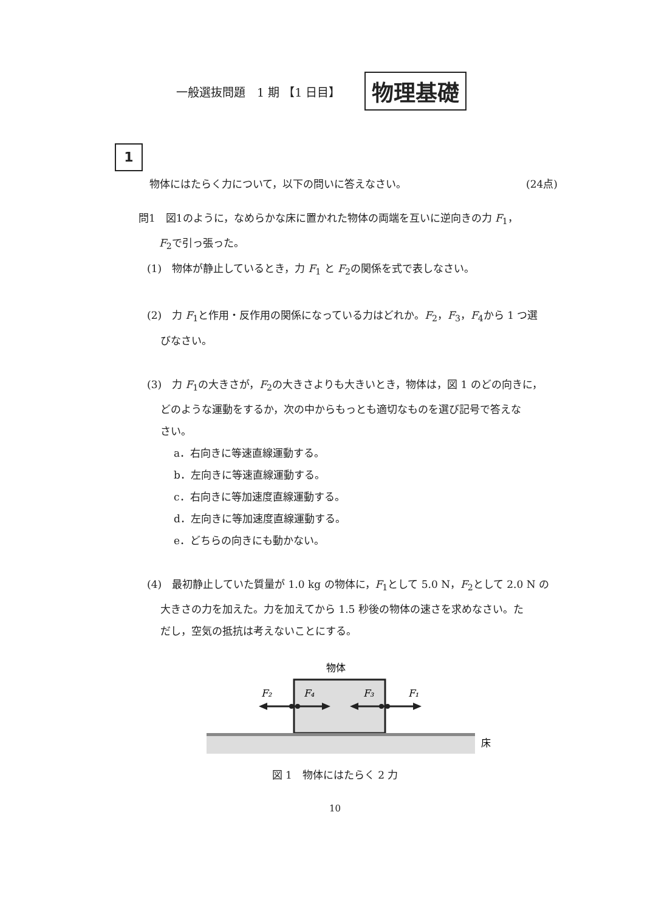一般選抜問題　1 期 【1 日目】 物理基礎
1
物体にはたらく力について，以下の問いに答えなさい。 (24点)
問1　図1のように，なめらかな床に置かれた物体の両端を互いに逆向きの力 F<sub>1</sub>，
F<sub>2</sub>で引っ張った。
(1)　物体が静止しているとき，力 F<sub>1</sub> と F<sub>2</sub>の関係を式で表しなさい。
(2)　力 F<sub>1</sub>と作用・反作用の関係になっている力はどれか。F<sub>2</sub>，F<sub>3</sub>，F<sub>4</sub>から 1 つ選
びなさい。
(3)　力 F<sub>1</sub>の大きさが，F<sub>2</sub>の大きさよりも大きいとき，物体は，図 1 のどの向きに，
どのような運動をするか，次の中からもっとも適切なものを選び記号で答えな
さい。
a．右向きに等速直線運動する。
b．左向きに等速直線運動する。
c．右向きに等加速度直線運動する。
d．左向きに等加速度直線運動する。
e．どちらの向きにも動かない。
(4)　最初静止していた質量が 1.0 kg の物体に，F<sub>1</sub>として 5.0 N，F<sub>2</sub>として 2.0 N の
大きさの力を加えた。力を加えてから 1.5 秒後の物体の速さを求めなさい。た
だし，空気の抵抗は考えないことにする。
物体
床
F₂
F₄
F₃
F₁
図 1　物体にはたらく 2 力
10